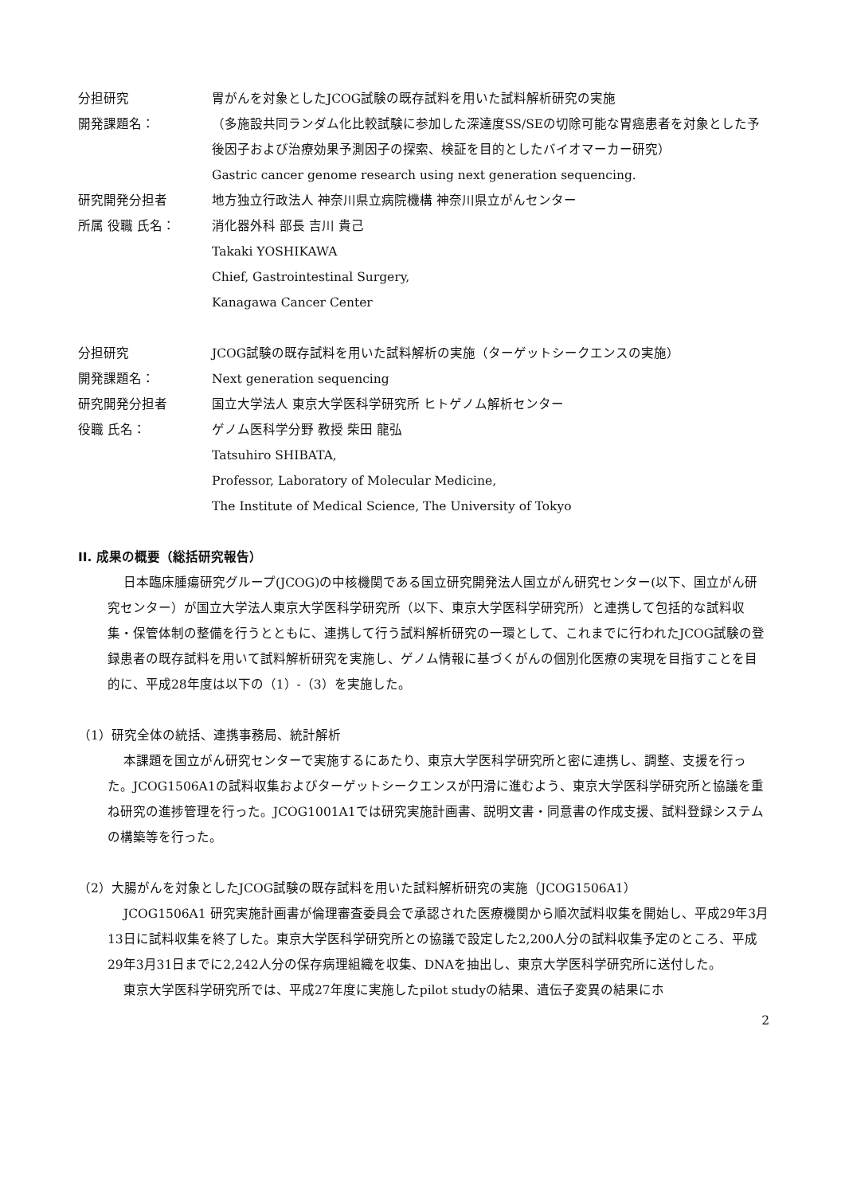分担研究 胃がんを対象としたJCOG試験の既存試料を用いた試料解析研究の実施
開発課題名： （多施設共同ランダム化比較試験に参加した深達度SS/SEの切除可能な胃癌患者を対象とした予後因子および治療効果予測因子の探索、検証を目的としたバイオマーカー研究）
Gastric cancer genome research using next generation sequencing.
研究開発分担者 地方独立行政法人 神奈川県立病院機構 神奈川県立がんセンター
所属 役職 氏名： 消化器外科 部長 吉川 貴己
Takaki YOSHIKAWA
Chief, Gastrointestinal Surgery,
Kanagawa Cancer Center
分担研究 JCOG試験の既存試料を用いた試料解析の実施（ターゲットシークエンスの実施）
開発課題名： Next generation sequencing
研究開発分担者 国立大学法人 東京大学医科学研究所 ヒトゲノム解析センター
役職 氏名： ゲノム医科学分野 教授 柴田 龍弘
Tatsuhiro SHIBATA,
Professor, Laboratory of Molecular Medicine,
The Institute of Medical Science, The University of Tokyo
II. 成果の概要（総括研究報告）
日本臨床腫瘍研究グループ(JCOG)の中核機関である国立研究開発法人国立がん研究センター(以下、国立がん研究センター）が国立大学法人東京大学医科学研究所（以下、東京大学医科学研究所）と連携して包括的な試料収集・保管体制の整備を行うとともに、連携して行う試料解析研究の一環として、これまでに行われたJCOG試験の登録患者の既存試料を用いて試料解析研究を実施し、ゲノム情報に基づくがんの個別化医療の実現を目指すことを目的に、平成28年度は以下の（1）-（3）を実施した。
（1）研究全体の統括、連携事務局、統計解析
本課題を国立がん研究センターで実施するにあたり、東京大学医科学研究所と密に連携し、調整、支援を行った。JCOG1506A1の試料収集およびターゲットシークエンスが円滑に進むよう、東京大学医科学研究所と協議を重ね研究の進捗管理を行った。JCOG1001A1では研究実施計画書、説明文書・同意書の作成支援、試料登録システムの構築等を行った。
（2）大腸がんを対象としたJCOG試験の既存試料を用いた試料解析研究の実施（JCOG1506A1）
JCOG1506A1 研究実施計画書が倫理審査委員会で承認された医療機関から順次試料収集を開始し、平成29年3月13日に試料収集を終了した。東京大学医科学研究所との協議で設定した2,200人分の試料収集予定のところ、平成29年3月31日までに2,242人分の保存病理組織を収集、DNAを抽出し、東京大学医科学研究所に送付した。
東京大学医科学研究所では、平成27年度に実施したpilot studyの結果、遺伝子変異の結果にホ
2